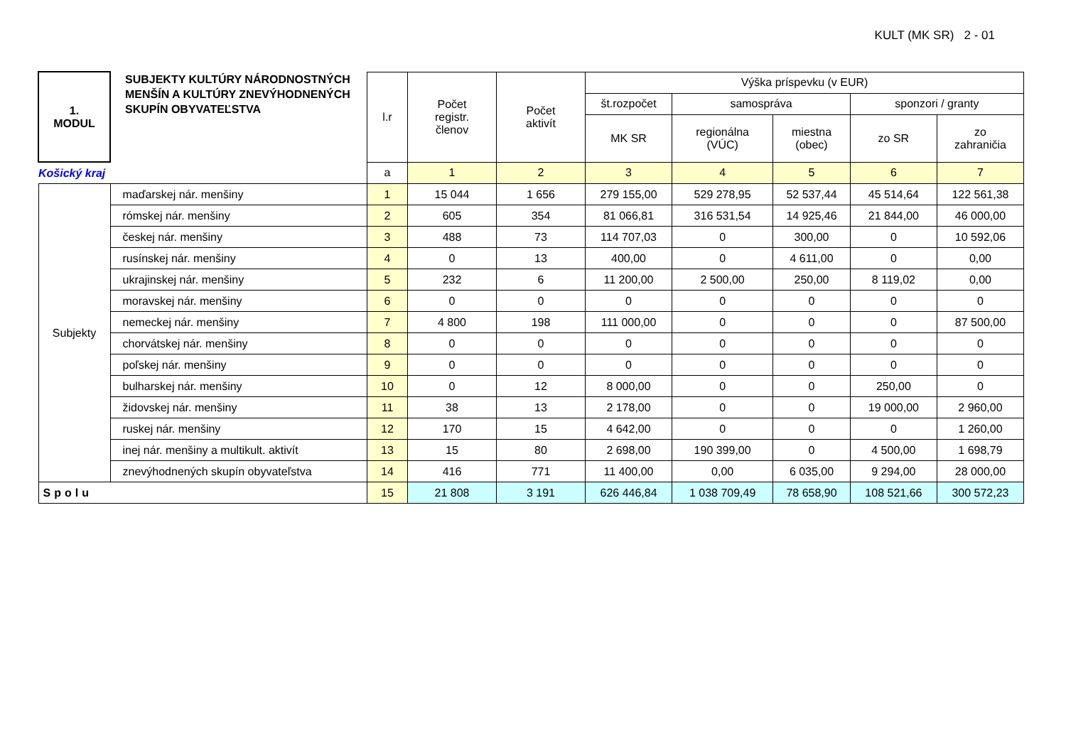KULT (MK SR) 2 - 01
| 1. MODUL | SUBJEKTY KULTÚRY NÁRODNOSTNÝCH MENŠÍN A KULTÚRY ZNEVÝHODNENÝCH SKUPÍN OBYVATEĽSTVA | l.r | Počet registr. členov | Počet aktivít | Výška príspevku (v EUR) | | | | |
| --- | --- | --- | --- | --- | --- | --- | --- | --- | --- |
| | | | | | št.rozpočet | samospráva | | sponzori / granty | |
| | | | | | MK SR | regionálna (VÚC) | miestna (obec) | zo SR | zo zahraničia |
| Košický kraj | | a | 1 | 2 | 3 | 4 | 5 | 6 | 7 |
| Subjekty | maďarskej nár. menšiny | 1 | 15 044 | 1 656 | 279 155,00 | 529 278,95 | 52 537,44 | 45 514,64 | 122 561,38 |
| | rómskej nár. menšiny | 2 | 605 | 354 | 81 066,81 | 316 531,54 | 14 925,46 | 21 844,00 | 46 000,00 |
| | českej nár. menšiny | 3 | 488 | 73 | 114 707,03 | 0 | 300,00 | 0 | 10 592,06 |
| | rusínskej nár. menšiny | 4 | 0 | 13 | 400,00 | 0 | 4 611,00 | 0 | 0,00 |
| | ukrajinskej nár. menšiny | 5 | 232 | 6 | 11 200,00 | 2 500,00 | 250,00 | 8 119,02 | 0,00 |
| | moravskej nár. menšiny | 6 | 0 | 0 | 0 | 0 | 0 | 0 | 0 |
| | nemeckej nár. menšiny | 7 | 4 800 | 198 | 111 000,00 | 0 | 0 | 0 | 87 500,00 |
| | chorvátskej nár. menšiny | 8 | 0 | 0 | 0 | 0 | 0 | 0 | 0 |
| | poľskej nár. menšiny | 9 | 0 | 0 | 0 | 0 | 0 | 0 | 0 |
| | bulharskej nár. menšiny | 10 | 0 | 12 | 8 000,00 | 0 | 0 | 250,00 | 0 |
| | židovskej nár. menšiny | 11 | 38 | 13 | 2 178,00 | 0 | 0 | 19 000,00 | 2 960,00 |
| | ruskej nár. menšiny | 12 | 170 | 15 | 4 642,00 | 0 | 0 | 0 | 1 260,00 |
| | inej nár. menšiny a multikult. aktivít | 13 | 15 | 80 | 2 698,00 | 190 399,00 | 0 | 4 500,00 | 1 698,79 |
| | znevýhodnených skupín obyvateľstva | 14 | 416 | 771 | 11 400,00 | 0,00 | 6 035,00 | 9 294,00 | 28 000,00 |
| Spolu | | 15 | 21 808 | 3 191 | 626 446,84 | 1 038 709,49 | 78 658,90 | 108 521,66 | 300 572,23 |